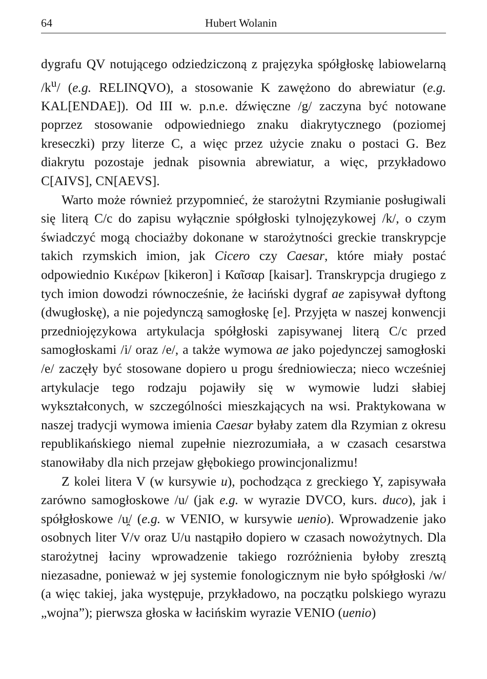64 Hubert Wolanin
dygrafu QV notującego odziedziczoną z prajęzyka spółgłoskę labiowelarną /k<sup>u</sup>/ (e.g. RELINQVO), a stosowanie K zawężono do abrewiatur (e.g. KAL[ENDAE]). Od III w. p.n.e. dźwięczne /g/ zaczyna być notowane poprzez stosowanie odpowiedniego znaku diakrytycznego (poziomej kreseczki) przy literze C, a więc przez użycie znaku o postaci G. Bez diakrytu pozostaje jednak pisownia abrewiatur, a więc, przykładowo C[AIVS], CN[AEVS].
Warto może również przypomnieć, że starożytni Rzymianie posługiwali się literą C/c do zapisu wyłącznie spółgłoski tylnojęzykowej /k/, o czym świadczyć mogą chociażby dokonane w starożytności greckie transkrypcje takich rzymskich imion, jak Cicero czy Caesar, które miały postać odpowiednio Κικέρων [kikeron] i Καῖσαρ [kaisar]. Transkrypcja drugiego z tych imion dowodzi równocześnie, że łaciński dygraf ae zapisywał dyftong (dwugłoskę), a nie pojedynczą samogłoskę [e]. Przyjęta w naszej konwencji przedniojęzykowa artykulacja spółgłoski zapisywanej literą C/c przed samogłoskami /i/ oraz /e/, a także wymowa ae jako pojedynczej samogłoski /e/ zaczęły być stosowane dopiero u progu średniowiecza; nieco wcześniej artykulacje tego rodzaju pojawiły się w wymowie ludzi słabiej wykształconych, w szczególności mieszkających na wsi. Praktykowana w naszej tradycji wymowa imienia Caesar byłaby zatem dla Rzymian z okresu republikańskiego niemal zupełnie niezrozumiała, a w czasach cesarstwa stanowiłaby dla nich przejaw głębokiego prowincjonalizmu!
Z kolei litera V (w kursywie u), pochodząca z greckiego Y, zapisywała zarówno samogłoskowe /u/ (jak e.g. w wyrazie DVCO, kurs. duco), jak i spółgłoskowe /u̯/ (e.g. w VENIO, w kursywie uenio). Wprowadzenie jako osobnych liter V/v oraz U/u nastąpiło dopiero w czasach nowożytnych. Dla starożytnej łaciny wprowadzenie takiego rozróżnienia byłoby zresztą niezasadne, ponieważ w jej systemie fonologicznym nie było spółgłoski /w/ (a więc takiej, jaka występuje, przykładowo, na początku polskiego wyrazu „wojna”); pierwsza głoska w łacińskim wyrazie VENIO (uenio)